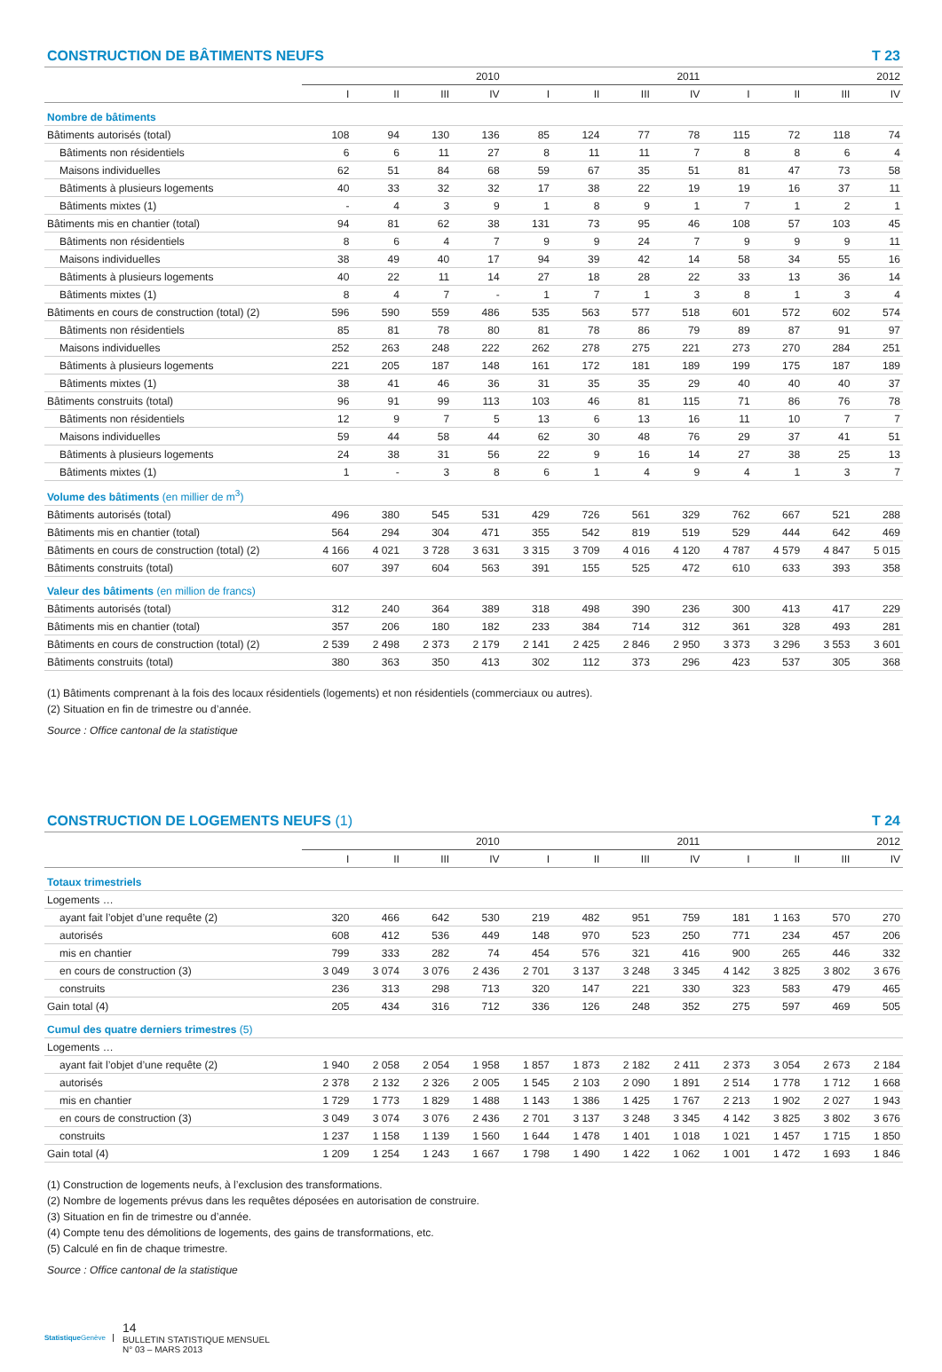CONSTRUCTION DE BÂTIMENTS NEUFS T 23
| | 2010 | | | | 2011 | | | | 2012 | | | |
| --- | --- | --- | --- | --- | --- | --- | --- | --- | --- | --- | --- | --- |
| | I | II | III | IV | I | II | III | IV | I | II | III | IV |
| Nombre de bâtiments | | | | | | | | | | | | |
| Bâtiments autorisés (total) | 108 | 94 | 130 | 136 | 85 | 124 | 77 | 78 | 115 | 72 | 118 | 74 |
| Bâtiments non résidentiels | 6 | 6 | 11 | 27 | 8 | 11 | 11 | 7 | 8 | 8 | 6 | 4 |
| Maisons individuelles | 62 | 51 | 84 | 68 | 59 | 67 | 35 | 51 | 81 | 47 | 73 | 58 |
| Bâtiments à plusieurs logements | 40 | 33 | 32 | 32 | 17 | 38 | 22 | 19 | 19 | 16 | 37 | 11 |
| Bâtiments mixtes (1) | - | 4 | 3 | 9 | 1 | 8 | 9 | 1 | 7 | 1 | 2 | 1 |
| Bâtiments mis en chantier (total) | 94 | 81 | 62 | 38 | 131 | 73 | 95 | 46 | 108 | 57 | 103 | 45 |
| Bâtiments non résidentiels | 8 | 6 | 4 | 7 | 9 | 9 | 24 | 7 | 9 | 9 | 9 | 11 |
| Maisons individuelles | 38 | 49 | 40 | 17 | 94 | 39 | 42 | 14 | 58 | 34 | 55 | 16 |
| Bâtiments à plusieurs logements | 40 | 22 | 11 | 14 | 27 | 18 | 28 | 22 | 33 | 13 | 36 | 14 |
| Bâtiments mixtes (1) | 8 | 4 | 7 | - | 1 | 7 | 1 | 3 | 8 | 1 | 3 | 4 |
| Bâtiments en cours de construction (total) (2) | 596 | 590 | 559 | 486 | 535 | 563 | 577 | 518 | 601 | 572 | 602 | 574 |
| Bâtiments non résidentiels | 85 | 81 | 78 | 80 | 81 | 78 | 86 | 79 | 89 | 87 | 91 | 97 |
| Maisons individuelles | 252 | 263 | 248 | 222 | 262 | 278 | 275 | 221 | 273 | 270 | 284 | 251 |
| Bâtiments à plusieurs logements | 221 | 205 | 187 | 148 | 161 | 172 | 181 | 189 | 199 | 175 | 187 | 189 |
| Bâtiments mixtes (1) | 38 | 41 | 46 | 36 | 31 | 35 | 35 | 29 | 40 | 40 | 40 | 37 |
| Bâtiments construits (total) | 96 | 91 | 99 | 113 | 103 | 46 | 81 | 115 | 71 | 86 | 76 | 78 |
| Bâtiments non résidentiels | 12 | 9 | 7 | 5 | 13 | 6 | 13 | 16 | 11 | 10 | 7 | 7 |
| Maisons individuelles | 59 | 44 | 58 | 44 | 62 | 30 | 48 | 76 | 29 | 37 | 41 | 51 |
| Bâtiments à plusieurs logements | 24 | 38 | 31 | 56 | 22 | 9 | 16 | 14 | 27 | 38 | 25 | 13 |
| Bâtiments mixtes (1) | 1 | - | 3 | 8 | 6 | 1 | 4 | 9 | 4 | 1 | 3 | 7 |
| Volume des bâtiments (en millier de m<sup>3</sup>) | | | | | | | | | | | | |
| Bâtiments autorisés (total) | 496 | 380 | 545 | 531 | 429 | 726 | 561 | 329 | 762 | 667 | 521 | 288 |
| Bâtiments mis en chantier (total) | 564 | 294 | 304 | 471 | 355 | 542 | 819 | 519 | 529 | 444 | 642 | 469 |
| Bâtiments en cours de construction (total) (2) | 4 166 | 4 021 | 3 728 | 3 631 | 3 315 | 3 709 | 4 016 | 4 120 | 4 787 | 4 579 | 4 847 | 5 015 |
| Bâtiments construits (total) | 607 | 397 | 604 | 563 | 391 | 155 | 525 | 472 | 610 | 633 | 393 | 358 |
| Valeur des bâtiments (en million de francs) | | | | | | | | | | | | |
| Bâtiments autorisés (total) | 312 | 240 | 364 | 389 | 318 | 498 | 390 | 236 | 300 | 413 | 417 | 229 |
| Bâtiments mis en chantier (total) | 357 | 206 | 180 | 182 | 233 | 384 | 714 | 312 | 361 | 328 | 493 | 281 |
| Bâtiments en cours de construction (total) (2) | 2 539 | 2 498 | 2 373 | 2 179 | 2 141 | 2 425 | 2 846 | 2 950 | 3 373 | 3 296 | 3 553 | 3 601 |
| Bâtiments construits (total) | 380 | 363 | 350 | 413 | 302 | 112 | 373 | 296 | 423 | 537 | 305 | 368 |
(1) Bâtiments comprenant à la fois des locaux résidentiels (logements) et non résidentiels (commerciaux ou autres).
(2) Situation en fin de trimestre ou d’année.
Source : Office cantonal de la statistique
CONSTRUCTION DE LOGEMENTS NEUFS (1) T 24
| | 2010 | | | | 2011 | | | | 2012 | | | |
| --- | --- | --- | --- | --- | --- | --- | --- | --- | --- | --- | --- | --- |
| | I | II | III | IV | I | II | III | IV | I | II | III | IV |
| Totaux trimestriels | | | | | | | | | | | | |
| Logements … | | | | | | | | | | | | |
| ayant fait l’objet d’une requête (2) | 320 | 466 | 642 | 530 | 219 | 482 | 951 | 759 | 181 | 1 163 | 570 | 270 |
| autorisés | 608 | 412 | 536 | 449 | 148 | 970 | 523 | 250 | 771 | 234 | 457 | 206 |
| mis en chantier | 799 | 333 | 282 | 74 | 454 | 576 | 321 | 416 | 900 | 265 | 446 | 332 |
| en cours de construction (3) | 3 049 | 3 074 | 3 076 | 2 436 | 2 701 | 3 137 | 3 248 | 3 345 | 4 142 | 3 825 | 3 802 | 3 676 |
| construits | 236 | 313 | 298 | 713 | 320 | 147 | 221 | 330 | 323 | 583 | 479 | 465 |
| Gain total (4) | 205 | 434 | 316 | 712 | 336 | 126 | 248 | 352 | 275 | 597 | 469 | 505 |
| Cumul des quatre derniers trimestres (5) | | | | | | | | | | | | |
| Logements … | | | | | | | | | | | | |
| ayant fait l’objet d’une requête (2) | 1 940 | 2 058 | 2 054 | 1 958 | 1 857 | 1 873 | 2 182 | 2 411 | 2 373 | 3 054 | 2 673 | 2 184 |
| autorisés | 2 378 | 2 132 | 2 326 | 2 005 | 1 545 | 2 103 | 2 090 | 1 891 | 2 514 | 1 778 | 1 712 | 1 668 |
| mis en chantier | 1 729 | 1 773 | 1 829 | 1 488 | 1 143 | 1 386 | 1 425 | 1 767 | 2 213 | 1 902 | 2 027 | 1 943 |
| en cours de construction (3) | 3 049 | 3 074 | 3 076 | 2 436 | 2 701 | 3 137 | 3 248 | 3 345 | 4 142 | 3 825 | 3 802 | 3 676 |
| construits | 1 237 | 1 158 | 1 139 | 1 560 | 1 644 | 1 478 | 1 401 | 1 018 | 1 021 | 1 457 | 1 715 | 1 850 |
| Gain total (4) | 1 209 | 1 254 | 1 243 | 1 667 | 1 798 | 1 490 | 1 422 | 1 062 | 1 001 | 1 472 | 1 693 | 1 846 |
(1) Construction de logements neufs, à l’exclusion des transformations.
(2) Nombre de logements prévus dans les requêtes déposées en autorisation de construire.
(3) Situation en fin de trimestre ou d’année.
(4) Compte tenu des démolitions de logements, des gains de transformations, etc.
(5) Calculé en fin de chaque trimestre.
Source : Office cantonal de la statistique
Statistique Genève
14
BULLETIN STATISTIQUE MENSUEL
N° 03 – MARS 2013